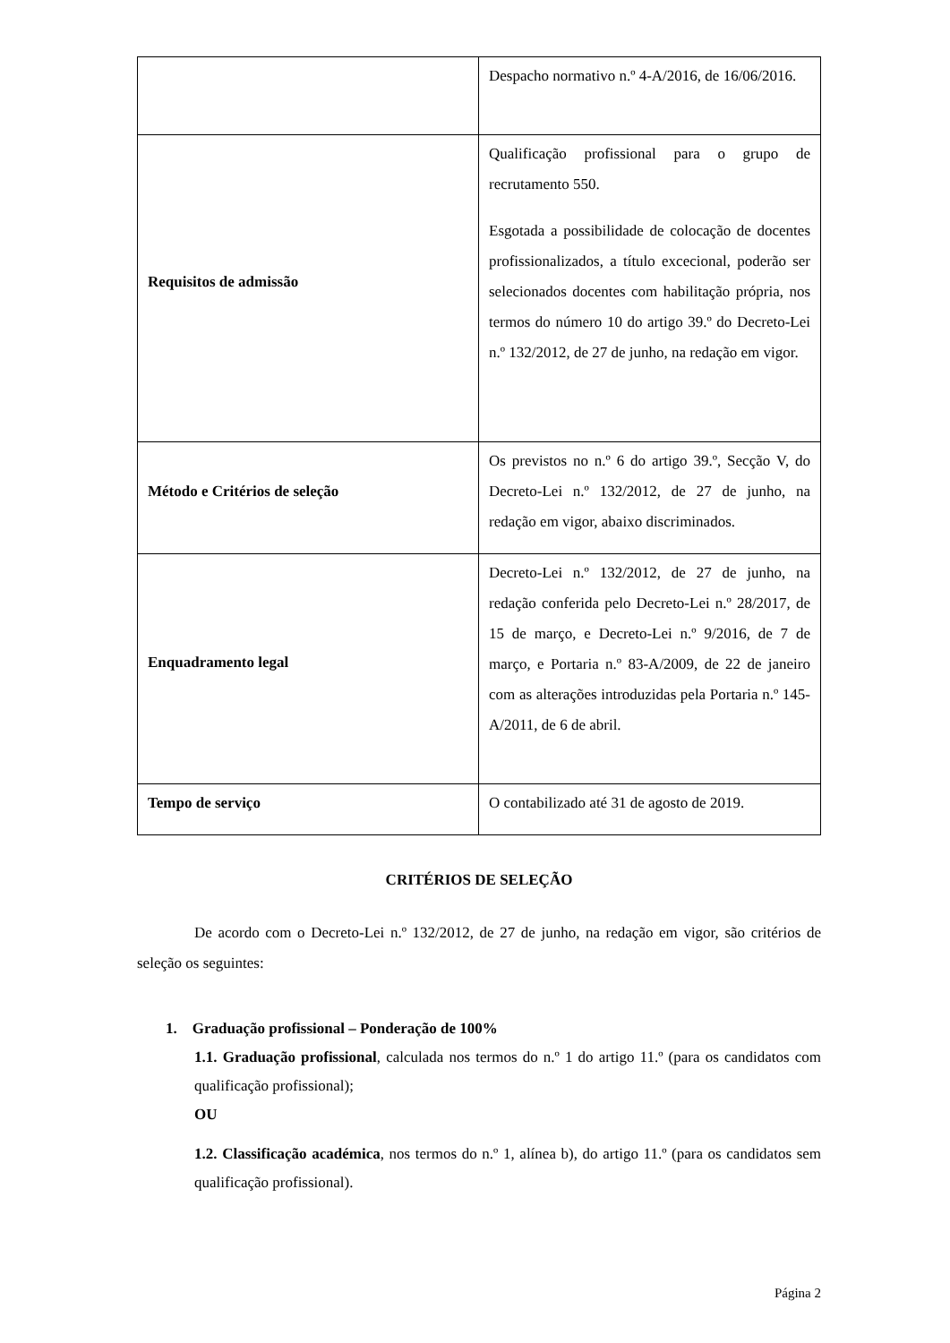| | Despacho normativo n.º 4-A/2016, de 16/06/2016. |
| Requisitos de admissão | Qualificação profissional para o grupo de recrutamento 550. Esgotada a possibilidade de colocação de docentes profissionalizados, a título excecional, poderão ser selecionados docentes com habilitação própria, nos termos do número 10 do artigo 39.º do Decreto-Lei n.º 132/2012, de 27 de junho, na redação em vigor. |
| Método e Critérios de seleção | Os previstos no n.º 6 do artigo 39.º, Secção V, do Decreto-Lei n.º 132/2012, de 27 de junho, na redação em vigor, abaixo discriminados. |
| Enquadramento legal | Decreto-Lei n.º 132/2012, de 27 de junho, na redação conferida pelo Decreto-Lei n.º 28/2017, de 15 de março, e Decreto-Lei n.º 9/2016, de 7 de março, e Portaria n.º 83-A/2009, de 22 de janeiro com as alterações introduzidas pela Portaria n.º 145-A/2011, de 6 de abril. |
| Tempo de serviço | O contabilizado até 31 de agosto de 2019. |
CRITÉRIOS DE SELEÇÃO
De acordo com o Decreto-Lei n.º 132/2012, de 27 de junho, na redação em vigor, são critérios de seleção os seguintes:
1. Graduação profissional – Ponderação de 100%
1.1. Graduação profissional, calculada nos termos do n.º 1 do artigo 11.º (para os candidatos com qualificação profissional);
OU
1.2. Classificação académica, nos termos do n.º 1, alínea b), do artigo 11.º (para os candidatos sem qualificação profissional).
Página 2